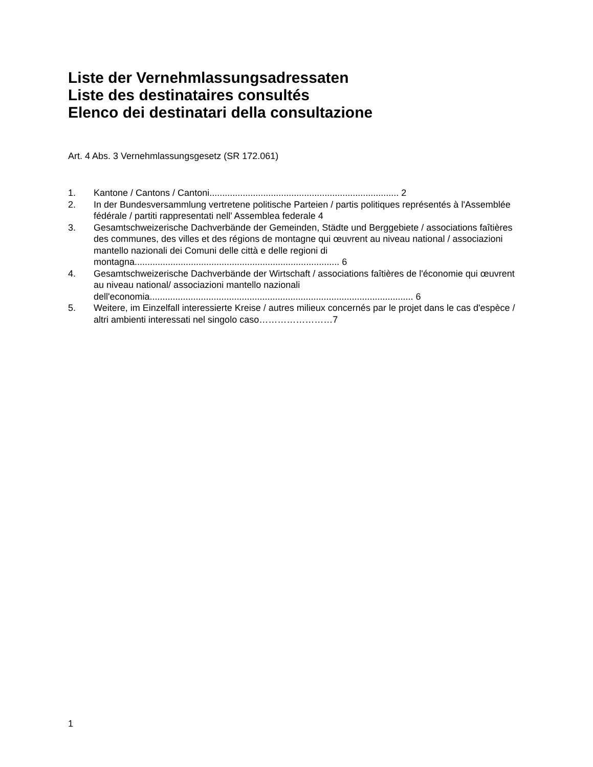Liste der Vernehmlassungsadressaten
Liste des destinataires consultés
Elenco dei destinatari della consultazione
Art. 4 Abs. 3 Vernehmlassungsgesetz (SR 172.061)
1. Kantone / Cantons / Cantoni.......................................................................... 2
2. In der Bundesversammlung vertretene politische Parteien / partis politiques représentés à l'Assemblée fédérale / partiti rappresentati nell' Assemblea federale 4
3. Gesamtschweizerische Dachverbände der Gemeinden, Städte und Berggebiete / associations faîtières des communes, des villes et des régions de montagne qui œuvrent au niveau national / associazioni mantello nazionali dei Comuni delle città e delle regioni di montagna................................................................................ 6
4. Gesamtschweizerische Dachverbände der Wirtschaft / associations faîtières de l'économie qui œuvrent au niveau national/ associazioni mantello nazionali dell'economia....................................................................................................... 6
5. Weitere, im Einzelfall interessierte Kreise / autres milieux concernés par le projet dans le cas d'espèce / altri ambienti interessati nel singolo caso……………………7
1